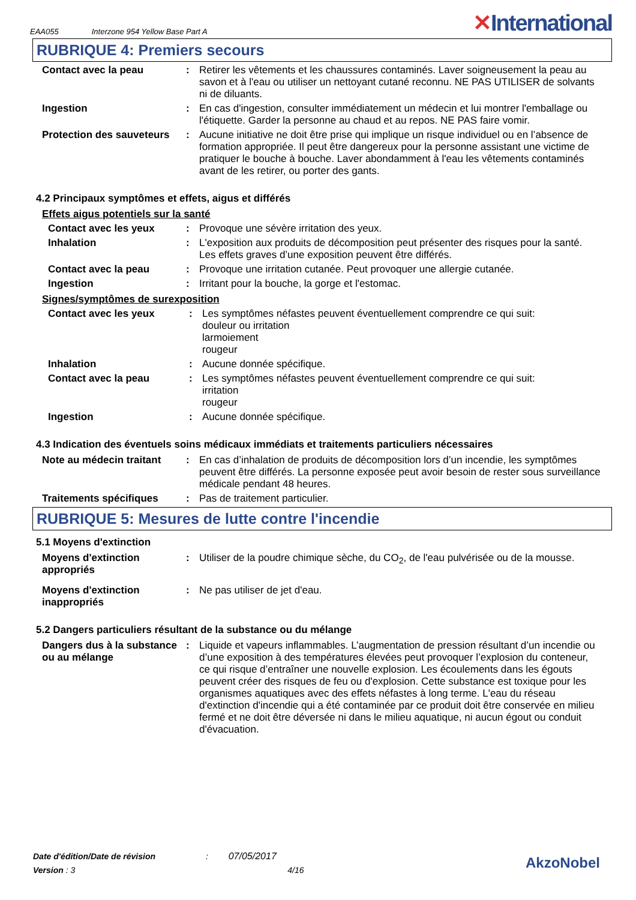EAA055 Interzone 954 Yellow Base Part A
✕International
RUBRIQUE 4: Premiers secours
Contact avec la peau : Retirer les vêtements et les chaussures contaminés. Laver soigneusement la peau au savon et à l'eau ou utiliser un nettoyant cutané reconnu. NE PAS UTILISER de solvants ni de diluants.
Ingestion : En cas d'ingestion, consulter immédiatement un médecin et lui montrer l'emballage ou l'étiquette. Garder la personne au chaud et au repos. NE PAS faire vomir.
Protection des sauveteurs
: Aucune initiative ne doit être prise qui implique un risque individuel ou en l’absence de formation appropriée. Il peut être dangereux pour la personne assistant une victime de pratiquer le bouche à bouche. Laver abondamment à l'eau les vêtements contaminés avant de les retirer, ou porter des gants.
4.2 Principaux symptômes et effets, aigus et différés
Effets aigus potentiels sur la santé
Contact avec les yeux : Provoque une sévère irritation des yeux.
Inhalation : L'exposition aux produits de décomposition peut présenter des risques pour la santé. Les effets graves d’une exposition peuvent être différés.
Contact avec la peau : Provoque une irritation cutanée. Peut provoquer une allergie cutanée.
Ingestion : Irritant pour la bouche, la gorge et l'estomac.
Signes/symptômes de surexposition
Contact avec les yeux : Les symptômes néfastes peuvent éventuellement comprendre ce qui suit:
douleur ou irritation
larmoiement
rougeur
Inhalation : Aucune donnée spécifique.
Contact avec la peau : Les symptômes néfastes peuvent éventuellement comprendre ce qui suit:
irritation
rougeur
Ingestion : Aucune donnée spécifique.
4.3 Indication des éventuels soins médicaux immédiats et traitements particuliers nécessaires
Note au médecin traitant
: En cas d’inhalation de produits de décomposition lors d’un incendie, les symptômes peuvent être différés. La personne exposée peut avoir besoin de rester sous surveillance médicale pendant 48 heures.
Traitements spécifiques : Pas de traitement particulier.
RUBRIQUE 5: Mesures de lutte contre l'incendie
5.1 Moyens d'extinction
Moyens d'extinction appropriés
: Utiliser de la poudre chimique sèche, du CO<sub>2</sub>, de l'eau pulvérisée ou de la mousse.
Moyens d'extinction inappropriés
: Ne pas utiliser de jet d'eau.
5.2 Dangers particuliers résultant de la substance ou du mélange
Dangers dus à la substance ou au mélange
: Liquide et vapeurs inflammables. L’augmentation de pression résultant d’un incendie ou d’une exposition à des températures élevées peut provoquer l’explosion du conteneur, ce qui risque d’entraîner une nouvelle explosion. Les écoulements dans les égouts peuvent créer des risques de feu ou d'explosion. Cette substance est toxique pour les organismes aquatiques avec des effets néfastes à long terme. L'eau du réseau d'extinction d'incendie qui a été contaminée par ce produit doit être conservée en milieu fermé et ne doit être déversée ni dans le milieu aquatique, ni aucun égout ou conduit d'évacuation.
Date d'édition/Date de révision : 07/05/2017
Version : 3 4/16
AkzoNobel